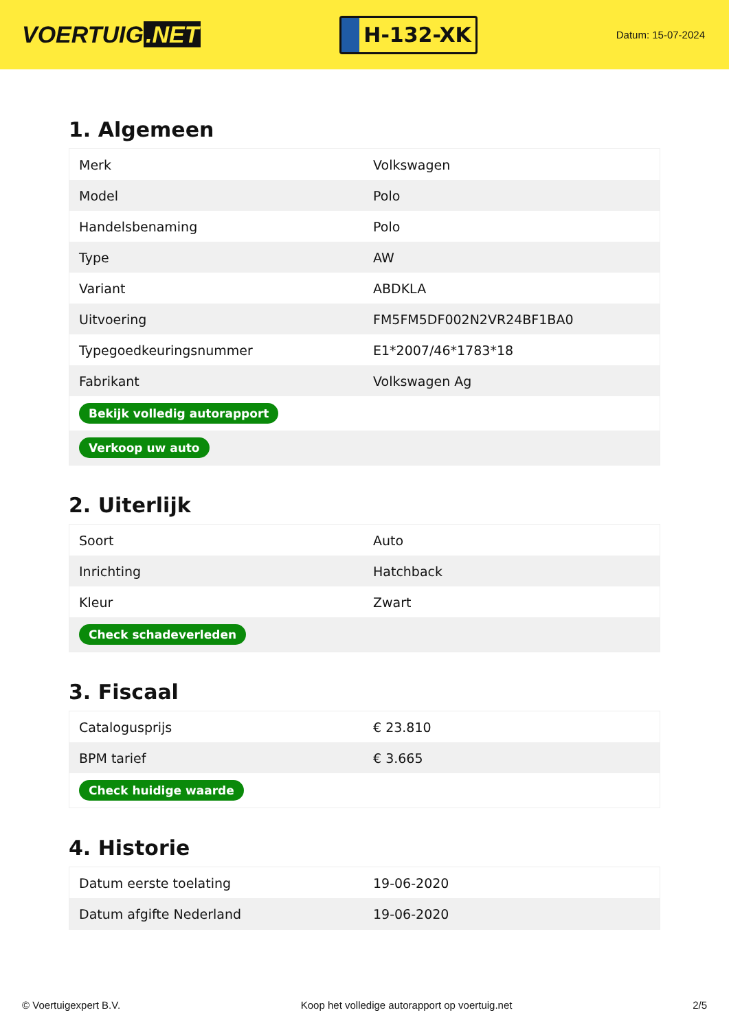VOERTUIG.NET
H-132-XK
Datum: 15-07-2024
1. Algemeen
| Merk | Volkswagen |
| Model | Polo |
| Handelsbenaming | Polo |
| Type | AW |
| Variant | ABDKLA |
| Uitvoering | FM5FM5DF002N2VR24BF1BA0 |
| Typegoedkeuringsnummer | E1*2007/46*1783*18 |
| Fabrikant | Volkswagen Ag |
| Bekijk volledig autorapport | |
| Verkoop uw auto | |
2. Uiterlijk
| Soort | Auto |
| Inrichting | Hatchback |
| Kleur | Zwart |
| Check schadeverleden | |
3. Fiscaal
| Catalogusprijs | € 23.810 |
| BPM tarief | € 3.665 |
| Check huidige waarde | |
4. Historie
| Datum eerste toelating | 19-06-2020 |
| Datum afgifte Nederland | 19-06-2020 |
© Voertuigexpert B.V. Koop het volledige autorapport op voertuig.net 2/5